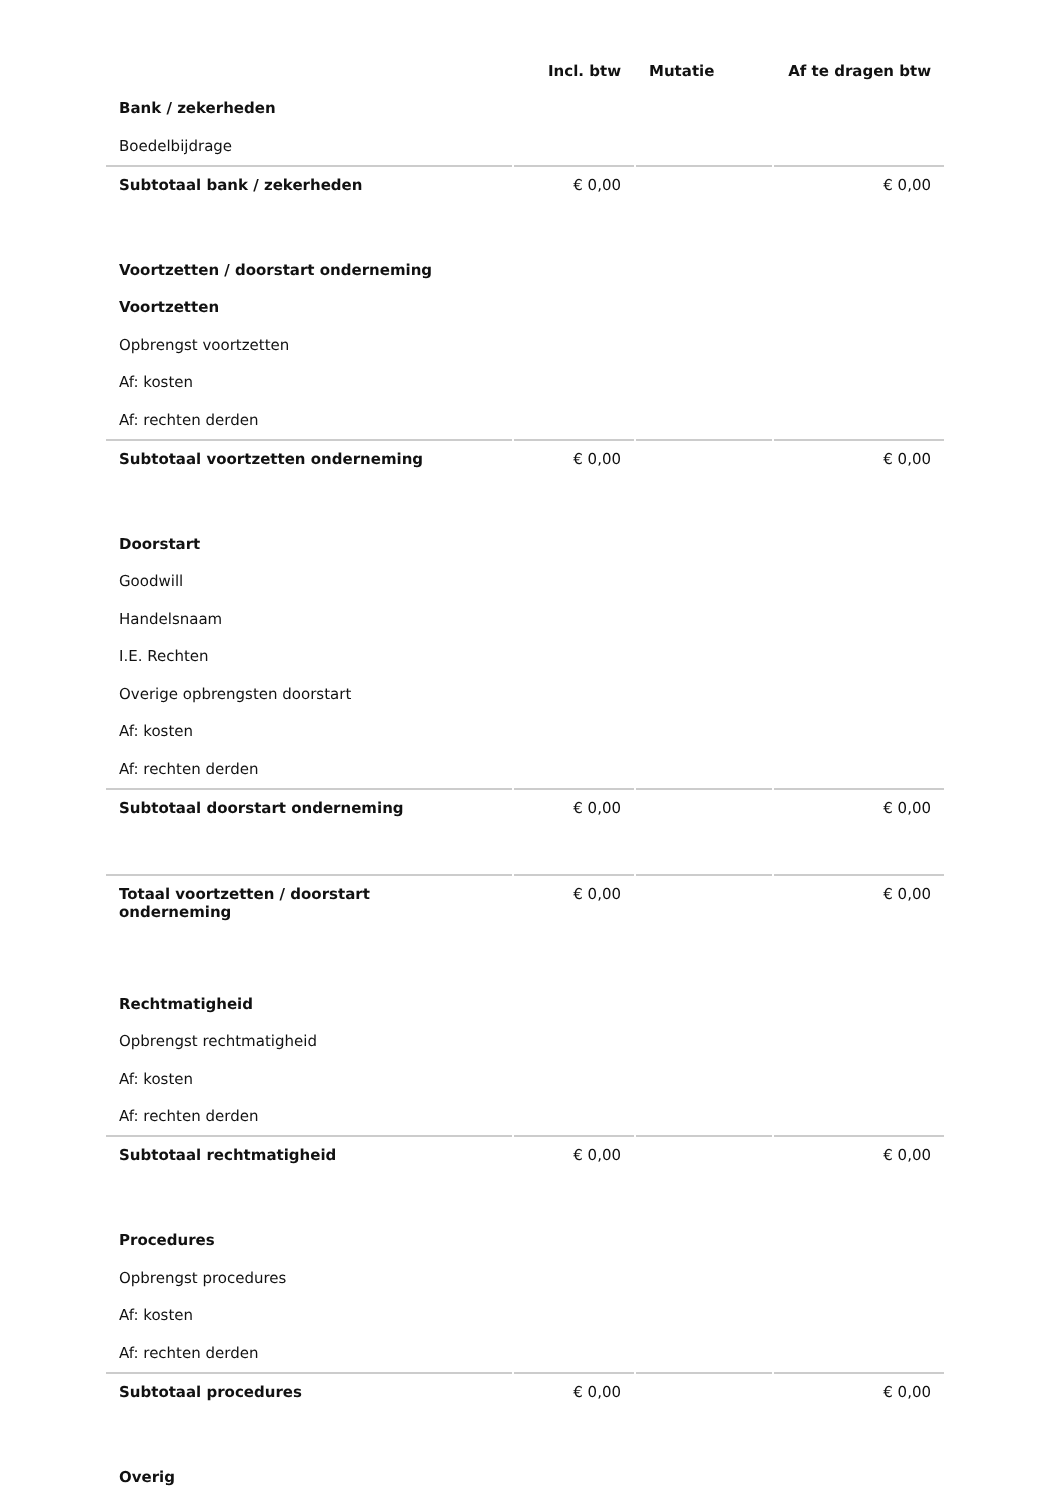| | Incl. btw | Mutatie | Af te dragen btw |
| --- | --- | --- | --- |
| Bank / zekerheden | | | |
| Boedelbijdrage | | | |
| Subtotaal bank / zekerheden | € 0,00 | | € 0,00 |
| Voortzetten / doorstart onderneming | | | |
| Voortzetten | | | |
| Opbrengst voortzetten | | | |
| Af: kosten | | | |
| Af: rechten derden | | | |
| Subtotaal voortzetten onderneming | € 0,00 | | € 0,00 |
| Doorstart | | | |
| Goodwill | | | |
| Handelsnaam | | | |
| I.E. Rechten | | | |
| Overige opbrengsten doorstart | | | |
| Af: kosten | | | |
| Af: rechten derden | | | |
| Subtotaal doorstart onderneming | € 0,00 | | € 0,00 |
| Totaal voortzetten / doorstart onderneming | € 0,00 | | € 0,00 |
| Rechtmatigheid | | | |
| Opbrengst rechtmatigheid | | | |
| Af: kosten | | | |
| Af: rechten derden | | | |
| Subtotaal rechtmatigheid | € 0,00 | | € 0,00 |
| Procedures | | | |
| Opbrengst procedures | | | |
| Af: kosten | | | |
| Af: rechten derden | | | |
| Subtotaal procedures | € 0,00 | | € 0,00 |
| Overig | | | |